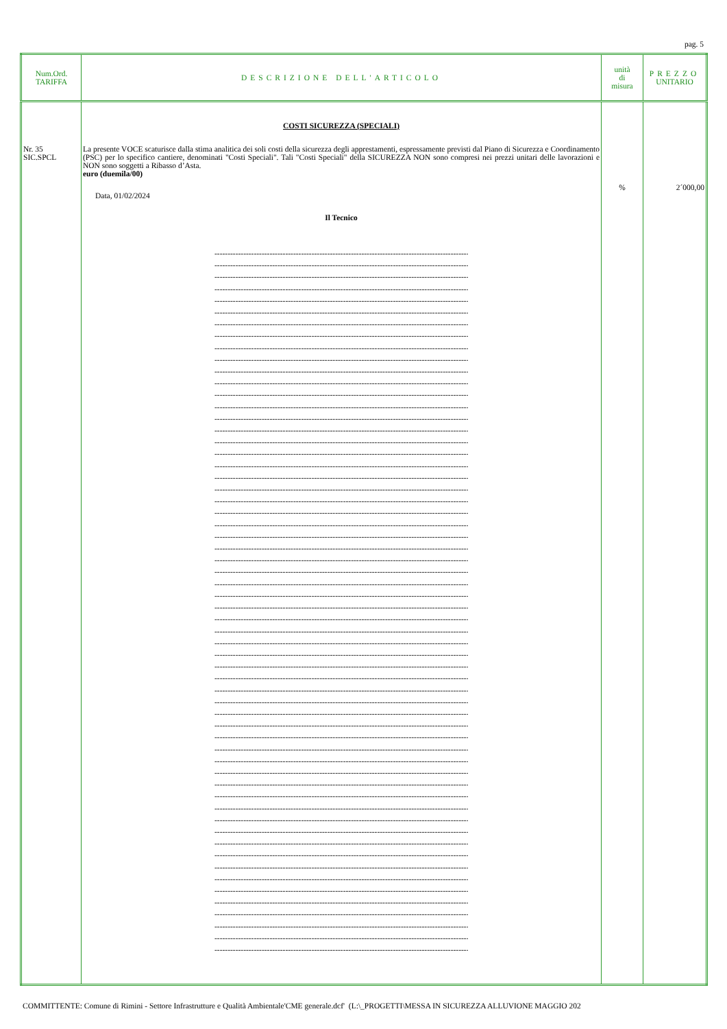pag. 5
| Num.Ord. TARIFFA | DESCRIZIONE DELL'ARTICOLO | unità di misura | PREZZO UNITARIO |
| --- | --- | --- | --- |
| Nr. 35 SIC.SPCL | COSTI SICUREZZA (SPECIALI) La presente VOCE scaturisce dalla stima analitica dei soli costi della sicurezza degli apprestamenti, espressamente previsti dal Piano di Sicurezza e Coordinamento (PSC) per lo specifico cantiere, denominati "Costi Speciali". Tali "Costi Speciali" della SICUREZZA NON sono compresi nei prezzi unitari delle lavorazioni e NON sono soggetti a Ribasso d’Asta. euro (duemila/00) Data, 01/02/2024 Il Tecnico ---------------------------------------------------------------------------------------------------- ---------------------------------------------------------------------------------------------------- ---------------------------------------------------------------------------------------------------- ---------------------------------------------------------------------------------------------------- ---------------------------------------------------------------------------------------------------- ---------------------------------------------------------------------------------------------------- ---------------------------------------------------------------------------------------------------- ---------------------------------------------------------------------------------------------------- ---------------------------------------------------------------------------------------------------- ---------------------------------------------------------------------------------------------------- ---------------------------------------------------------------------------------------------------- ---------------------------------------------------------------------------------------------------- ---------------------------------------------------------------------------------------------------- ---------------------------------------------------------------------------------------------------- ---------------------------------------------------------------------------------------------------- ---------------------------------------------------------------------------------------------------- ---------------------------------------------------------------------------------------------------- ---------------------------------------------------------------------------------------------------- ---------------------------------------------------------------------------------------------------- ---------------------------------------------------------------------------------------------------- ---------------------------------------------------------------------------------------------------- ---------------------------------------------------------------------------------------------------- ---------------------------------------------------------------------------------------------------- ---------------------------------------------------------------------------------------------------- ---------------------------------------------------------------------------------------------------- ---------------------------------------------------------------------------------------------------- ---------------------------------------------------------------------------------------------------- ---------------------------------------------------------------------------------------------------- ---------------------------------------------------------------------------------------------------- ---------------------------------------------------------------------------------------------------- ---------------------------------------------------------------------------------------------------- ---------------------------------------------------------------------------------------------------- ---------------------------------------------------------------------------------------------------- ---------------------------------------------------------------------------------------------------- ---------------------------------------------------------------------------------------------------- ---------------------------------------------------------------------------------------------------- ---------------------------------------------------------------------------------------------------- ---------------------------------------------------------------------------------------------------- ---------------------------------------------------------------------------------------------------- ---------------------------------------------------------------------------------------------------- ---------------------------------------------------------------------------------------------------- ---------------------------------------------------------------------------------------------------- ---------------------------------------------------------------------------------------------------- ---------------------------------------------------------------------------------------------------- ---------------------------------------------------------------------------------------------------- ---------------------------------------------------------------------------------------------------- ---------------------------------------------------------------------------------------------------- ---------------------------------------------------------------------------------------------------- ---------------------------------------------------------------------------------------------------- ---------------------------------------------------------------------------------------------------- ---------------------------------------------------------------------------------------------------- ---------------------------------------------------------------------------------------------------- ---------------------------------------------------------------------------------------------------- ---------------------------------------------------------------------------------------------------- ---------------------------------------------------------------------------------------------------- ---------------------------------------------------------------------------------------------------- ---------------------------------------------------------------------------------------------------- ---------------------------------------------------------------------------------------------------- ---------------------------------------------------------------------------------------------------- ---------------------------------------------------------------------------------------------------- | % | 2´000,00 |
COMMITTENTE: Comune di Rimini - Settore Infrastrutture e Qualità Ambientale'CME generale.dcf' (L:\_PROGETTI\MESSA IN SICUREZZA ALLUVIONE MAGGIO 202